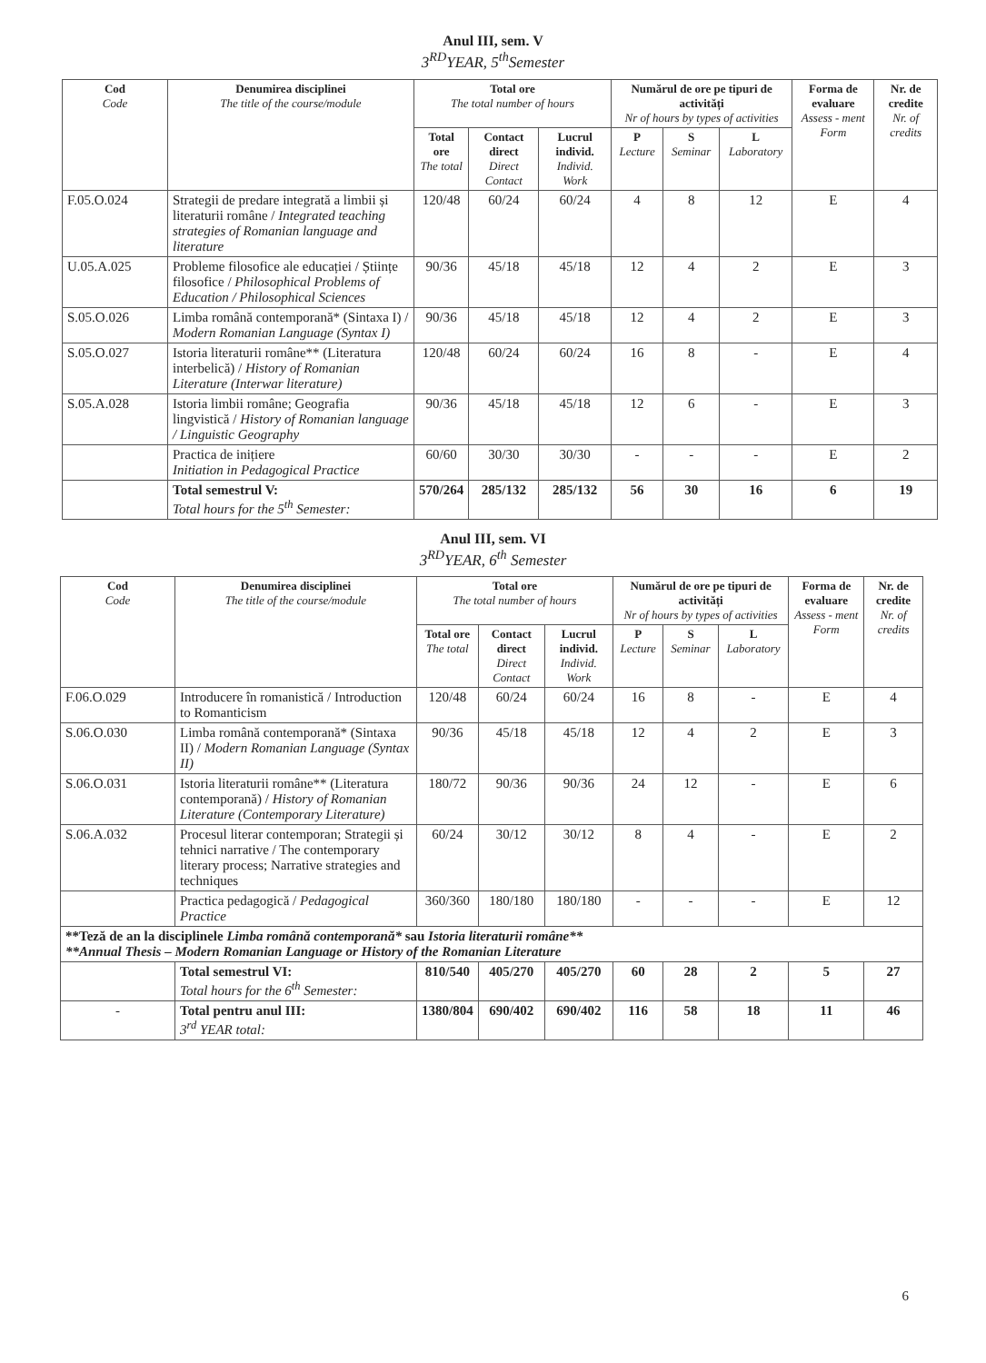Anul III, sem. V
3<sup>RD</sup>YEAR, 5<sup>th</sup>Semester
| Cod Code | Denumirea disciplinei The title of the course/module | Total ore The total number of hours | | | Numărul de ore pe tipuri de activități Nr of hours by types of activities | | | Forma de evaluare Assess - ment Form | Nr. de credite Nr. of credits |
| --- | --- | --- | --- | --- | --- | --- | --- | --- | --- |
| | | Total ore The total | Contact direct Direct Contact | Lucrul individ. Individ. Work | P Lecture | S Seminar | L Laboratory | | |
| F.05.O.024 | Strategii de predare integrată a limbii și literaturii române / Integrated teaching strategies of Romanian language and literature | 120/48 | 60/24 | 60/24 | 4 | 8 | 12 | E | 4 |
| U.05.A.025 | Probleme filosofice ale educației / Științe filosofice / Philosophical Problems of Education / Philosophical Sciences | 90/36 | 45/18 | 45/18 | 12 | 4 | 2 | E | 3 |
| S.05.O.026 | Limba română contemporană* (Sintaxa I) / Modern Romanian Language (Syntax I) | 90/36 | 45/18 | 45/18 | 12 | 4 | 2 | E | 3 |
| S.05.O.027 | Istoria literaturii române** (Literatura interbelică) / History of Romanian Literature (Interwar literature) | 120/48 | 60/24 | 60/24 | 16 | 8 | - | E | 4 |
| S.05.A.028 | Istoria limbii române; Geografia lingvistică / History of Romanian language / Linguistic Geography | 90/36 | 45/18 | 45/18 | 12 | 6 | - | E | 3 |
| | Practica de inițiere Initiation in Pedagogical Practice | 60/60 | 30/30 | 30/30 | - | - | - | E | 2 |
| | Total semestrul V: Total hours for the 5<sup>th</sup> Semester: | 570/264 | 285/132 | 285/132 | 56 | 30 | 16 | 6 | 19 |
Anul III, sem. VI
3<sup>RD</sup>YEAR, 6<sup>th</sup> Semester
| Cod Code | Denumirea disciplinei The title of the course/module | Total ore The total number of hours | | | Numărul de ore pe tipuri de activități Nr of hours by types of activities | | | Forma de evaluare Assess - ment Form | Nr. de credite Nr. of credits |
| --- | --- | --- | --- | --- | --- | --- | --- | --- | --- |
| | | Total ore The total | Contact direct Direct Contact | Lucrul individ. Individ. Work | P Lecture | S Seminar | L Laboratory | | |
| F.06.O.029 | Introducere în romanistică / Introduction to Romanticism | 120/48 | 60/24 | 60/24 | 16 | 8 | - | E | 4 |
| S.06.O.030 | Limba română contemporană* (Sintaxa II) / Modern Romanian Language (Syntax II) | 90/36 | 45/18 | 45/18 | 12 | 4 | 2 | E | 3 |
| S.06.O.031 | Istoria literaturii române** (Literatura contemporană) / History of Romanian Literature (Contemporary Literature) | 180/72 | 90/36 | 90/36 | 24 | 12 | - | E | 6 |
| S.06.A.032 | Procesul literar contemporan; Strategii și tehnici narrative / The contemporary literary process; Narrative strategies and techniques | 60/24 | 30/12 | 30/12 | 8 | 4 | - | E | 2 |
| | Practica pedagogică / Pedagogical Practice | 360/360 | 180/180 | 180/180 | - | - | - | E | 12 |
| **Teză de an la disciplinele Limba română contemporană* sau Istoria literaturii române** **Annual Thesis – Modern Romanian Language or History of the Romanian Literature | | | | | | | | | |
| | Total semestrul VI: Total hours for the 6<sup>th</sup> Semester: | 810/540 | 405/270 | 405/270 | 60 | 28 | 2 | 5 | 27 |
| - | Total pentru anul III: 3<sup>rd</sup> YEAR total: | 1380/804 | 690/402 | 690/402 | 116 | 58 | 18 | 11 | 46 |
6